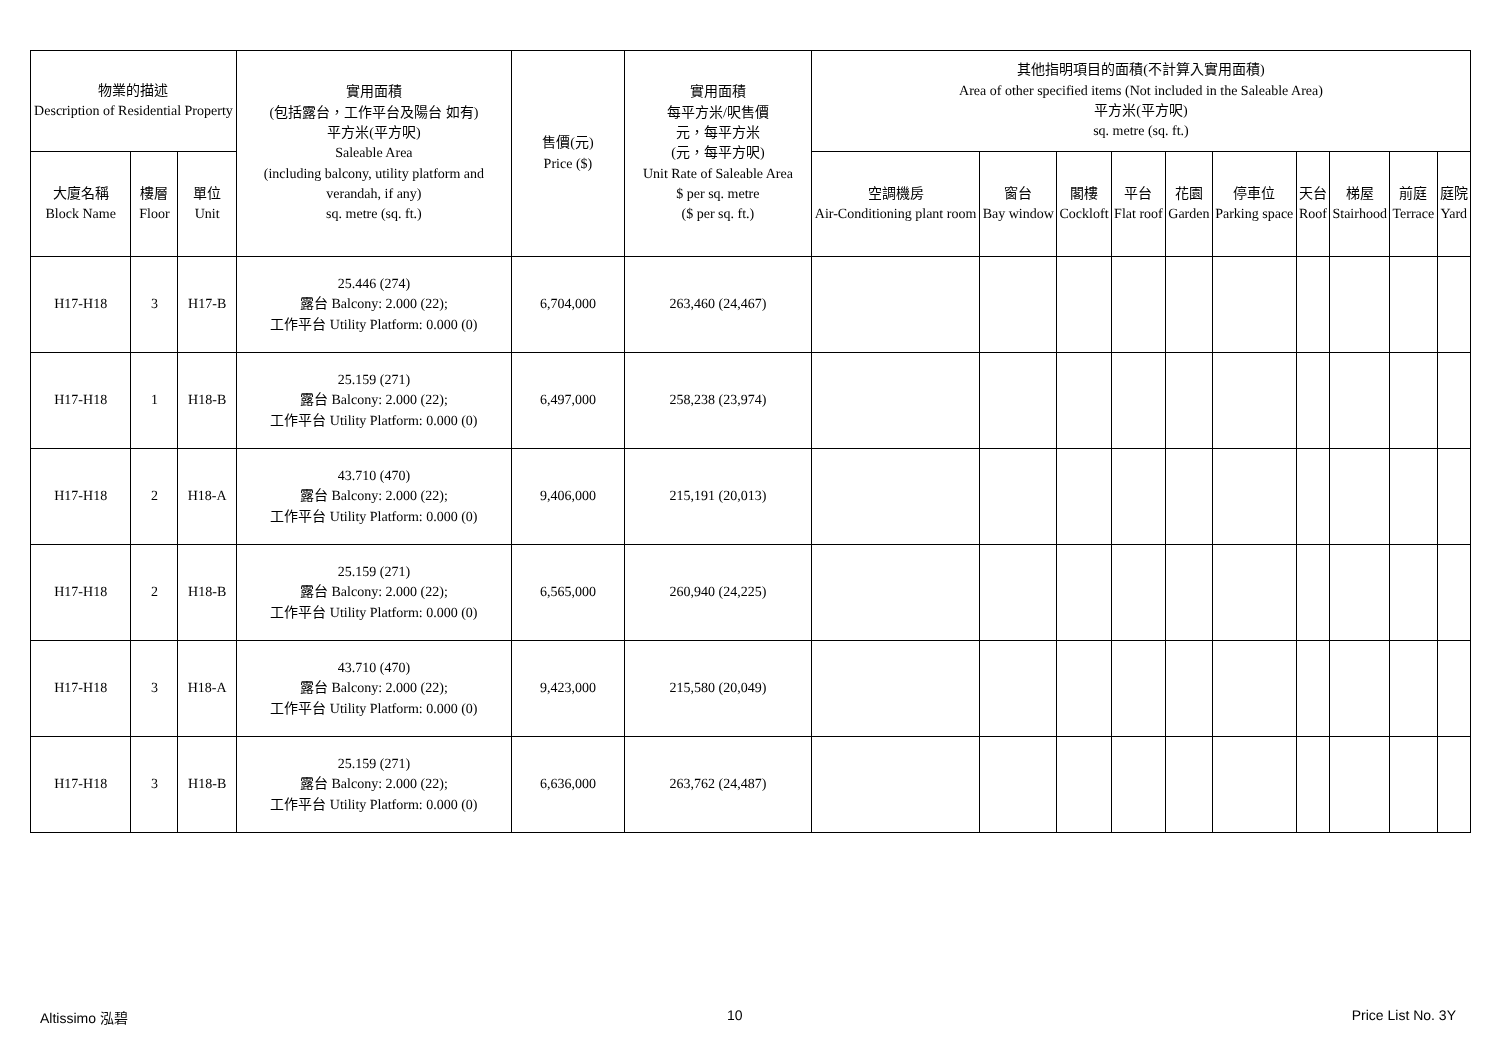| 物業的描述 Description of Residential Property | | | 實用面積 (包括露台，工作平台及陽台 如有) 平方米(平方呎) Saleable Area (including balcony, utility platform and verandah, if any) sq. metre (sq. ft.) | 售價(元) Price ($) | 實用面積 每平方米/呎售價 元，每平方米 (元，每平方呎) Unit Rate of Saleable Area $ per sq. metre ($ per sq. ft.) | 其他指明項目的面積(不計算入實用面積) Area of other specified items (Not included in the Saleable Area) 平方米(平方呎) sq. metre (sq. ft.) | | | | | | | | | |
| --- | --- | --- | --- | --- | --- | --- | --- | --- | --- | --- | --- | --- | --- | --- | --- |
| 大廈名稱 Block Name | 樓層 Floor | 單位 Unit | | | | 空調機房 Air-Conditioning plant room | 窗台 Bay window | 閣樓 Cockloft | 平台 Flat roof | 花園 Garden | 停車位 Parking space | 天台 Roof | 梯屋 Stairhood | 前庭 Terrace | 庭院 Yard |
| H17-H18 | 3 | H17-B | 25.446 (274) 露台 Balcony: 2.000 (22); 工作平台 Utility Platform: 0.000 (0) | 6,704,000 | 263,460 (24,467) | | | | | | | | | | |
| H17-H18 | 1 | H18-B | 25.159 (271) 露台 Balcony: 2.000 (22); 工作平台 Utility Platform: 0.000 (0) | 6,497,000 | 258,238 (23,974) | | | | | | | | | | |
| H17-H18 | 2 | H18-A | 43.710 (470) 露台 Balcony: 2.000 (22); 工作平台 Utility Platform: 0.000 (0) | 9,406,000 | 215,191 (20,013) | | | | | | | | | | |
| H17-H18 | 2 | H18-B | 25.159 (271) 露台 Balcony: 2.000 (22); 工作平台 Utility Platform: 0.000 (0) | 6,565,000 | 260,940 (24,225) | | | | | | | | | | |
| H17-H18 | 3 | H18-A | 43.710 (470) 露台 Balcony: 2.000 (22); 工作平台 Utility Platform: 0.000 (0) | 9,423,000 | 215,580 (20,049) | | | | | | | | | | |
| H17-H18 | 3 | H18-B | 25.159 (271) 露台 Balcony: 2.000 (22); 工作平台 Utility Platform: 0.000 (0) | 6,636,000 | 263,762 (24,487) | | | | | | | | | | |
Altissimo 泓碧 10 Price List No. 3Y